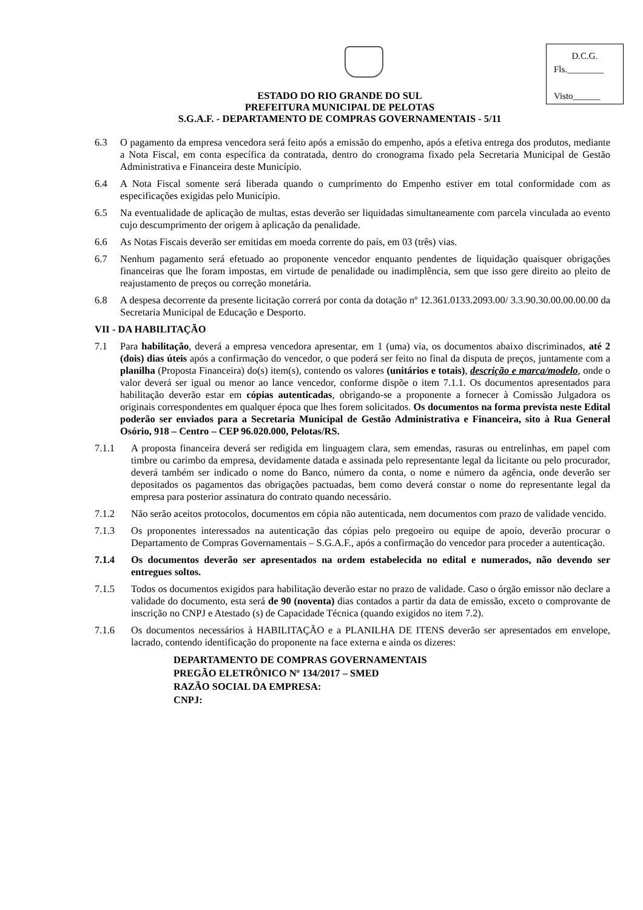D.C.G.
Fls.________
Visto______
ESTADO DO RIO GRANDE DO SUL
PREFEITURA MUNICIPAL DE PELOTAS
S.G.A.F. - DEPARTAMENTO DE COMPRAS GOVERNAMENTAIS - 5/11
6.3 O pagamento da empresa vencedora será feito após a emissão do empenho, após a efetiva entrega dos produtos, mediante a Nota Fiscal, em conta específica da contratada, dentro do cronograma fixado pela Secretaria Municipal de Gestão Administrativa e Financeira deste Município.
6.4 A Nota Fiscal somente será liberada quando o cumprimento do Empenho estiver em total conformidade com as especificações exigidas pelo Município.
6.5 Na eventualidade de aplicação de multas, estas deverão ser liquidadas simultaneamente com parcela vinculada ao evento cujo descumprimento der origem à aplicação da penalidade.
6.6 As Notas Fiscais deverão ser emitidas em moeda corrente do país, em 03 (três) vias.
6.7 Nenhum pagamento será efetuado ao proponente vencedor enquanto pendentes de liquidação quaisquer obrigações financeiras que lhe foram impostas, em virtude de penalidade ou inadimplência, sem que isso gere direito ao pleito de reajustamento de preços ou correção monetária.
6.8 A despesa decorrente da presente licitação correrá por conta da dotação nº 12.361.0133.2093.00/ 3.3.90.30.00.00.00.00 da Secretaria Municipal de Educação e Desporto.
VII - DA HABILITAÇÃO
7.1 Para habilitação, deverá a empresa vencedora apresentar, em 1 (uma) via, os documentos abaixo discriminados, até 2 (dois) dias úteis após a confirmação do vencedor, o que poderá ser feito no final da disputa de preços, juntamente com a planilha (Proposta Financeira) do(s) item(s), contendo os valores (unitários e totais), descrição e marca/modelo, onde o valor deverá ser igual ou menor ao lance vencedor, conforme dispõe o item 7.1.1. Os documentos apresentados para habilitação deverão estar em cópias autenticadas, obrigando-se a proponente a fornecer à Comissão Julgadora os originais correspondentes em qualquer época que lhes forem solicitados. Os documentos na forma prevista neste Edital poderão ser enviados para a Secretaria Municipal de Gestão Administrativa e Financeira, sito à Rua General Osório, 918 – Centro – CEP 96.020.000, Pelotas/RS.
7.1.1 A proposta financeira deverá ser redigida em linguagem clara, sem emendas, rasuras ou entrelinhas, em papel com timbre ou carimbo da empresa, devidamente datada e assinada pelo representante legal da licitante ou pelo procurador, deverá também ser indicado o nome do Banco, número da conta, o nome e número da agência, onde deverão ser depositados os pagamentos das obrigações pactuadas, bem como deverá constar o nome do representante legal da empresa para posterior assinatura do contrato quando necessário.
7.1.2 Não serão aceitos protocolos, documentos em cópia não autenticada, nem documentos com prazo de validade vencido.
7.1.3 Os proponentes interessados na autenticação das cópias pelo pregoeiro ou equipe de apoio, deverão procurar o Departamento de Compras Governamentais – S.G.A.F., após a confirmação do vencedor para proceder a autenticação.
7.1.4 Os documentos deverão ser apresentados na ordem estabelecida no edital e numerados, não devendo ser entregues soltos.
7.1.5 Todos os documentos exigidos para habilitação deverão estar no prazo de validade. Caso o órgão emissor não declare a validade do documento, esta será de 90 (noventa) dias contados a partir da data de emissão, exceto o comprovante de inscrição no CNPJ e Atestado (s) de Capacidade Técnica (quando exigidos no item 7.2).
7.1.6 Os documentos necessários à HABILITAÇÃO e a PLANILHA DE ITENS deverão ser apresentados em envelope, lacrado, contendo identificação do proponente na face externa e ainda os dizeres:
DEPARTAMENTO DE COMPRAS GOVERNAMENTAIS
PREGÃO ELETRÔNICO Nº 134/2017 – SMED
RAZÃO SOCIAL DA EMPRESA:
CNPJ: